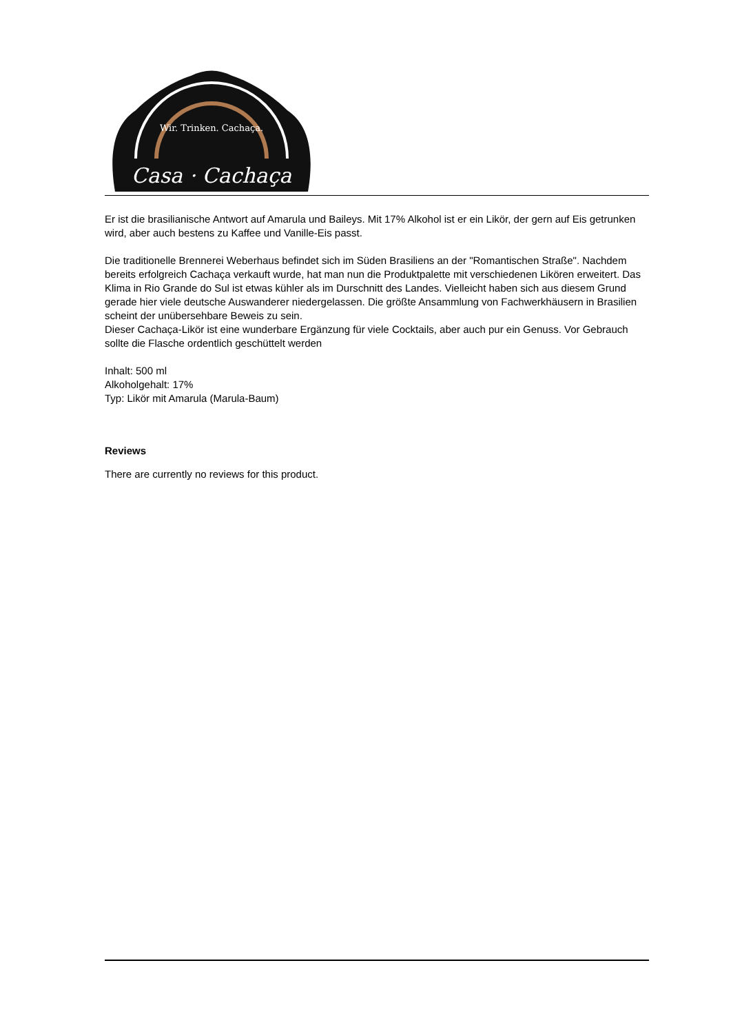Wir. Trinken. Cachaça.
Casa · Cachaça
Er ist die brasilianische Antwort auf Amarula und Baileys. Mit 17% Alkohol ist er ein Likör, der gern auf Eis getrunken wird, aber auch bestens zu Kaffee und Vanille-Eis passt.
Die traditionelle Brennerei Weberhaus befindet sich im Süden Brasiliens an der "Romantischen Straße". Nachdem bereits erfolgreich Cachaça verkauft wurde, hat man nun die Produktpalette mit verschiedenen Likören erweitert. Das Klima in Rio Grande do Sul ist etwas kühler als im Durschnitt des Landes. Vielleicht haben sich aus diesem Grund gerade hier viele deutsche Auswanderer niedergelassen. Die größte Ansammlung von Fachwerkhäusern in Brasilien scheint der unübersehbare Beweis zu sein.
Dieser Cachaça-Likör ist eine wunderbare Ergänzung für viele Cocktails, aber auch pur ein Genuss. Vor Gebrauch sollte die Flasche ordentlich geschüttelt werden
Inhalt: 500 ml
Alkoholgehalt: 17%
Typ: Likör mit Amarula (Marula-Baum)
Reviews
There are currently no reviews for this product.